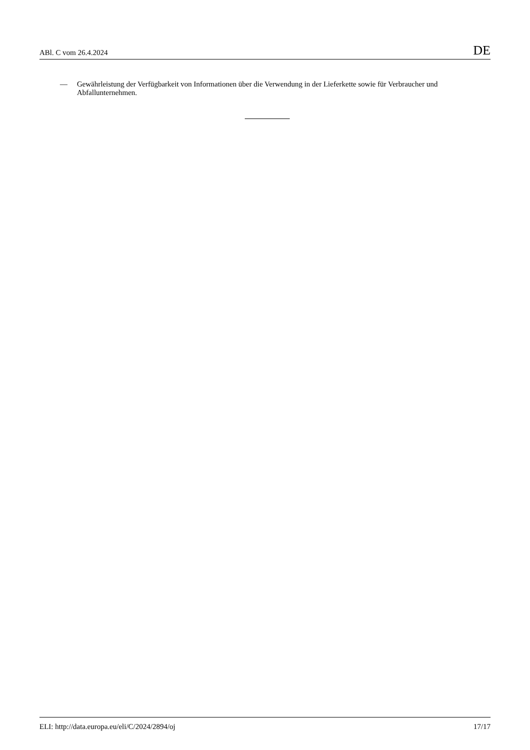ABl. C vom 26.4.2024 DE
— Gewährleistung der Verfügbarkeit von Informationen über die Verwendung in der Lieferkette sowie für Verbraucher und Abfallunternehmen.
ELI: http://data.europa.eu/eli/C/2024/2894/oj 17/17